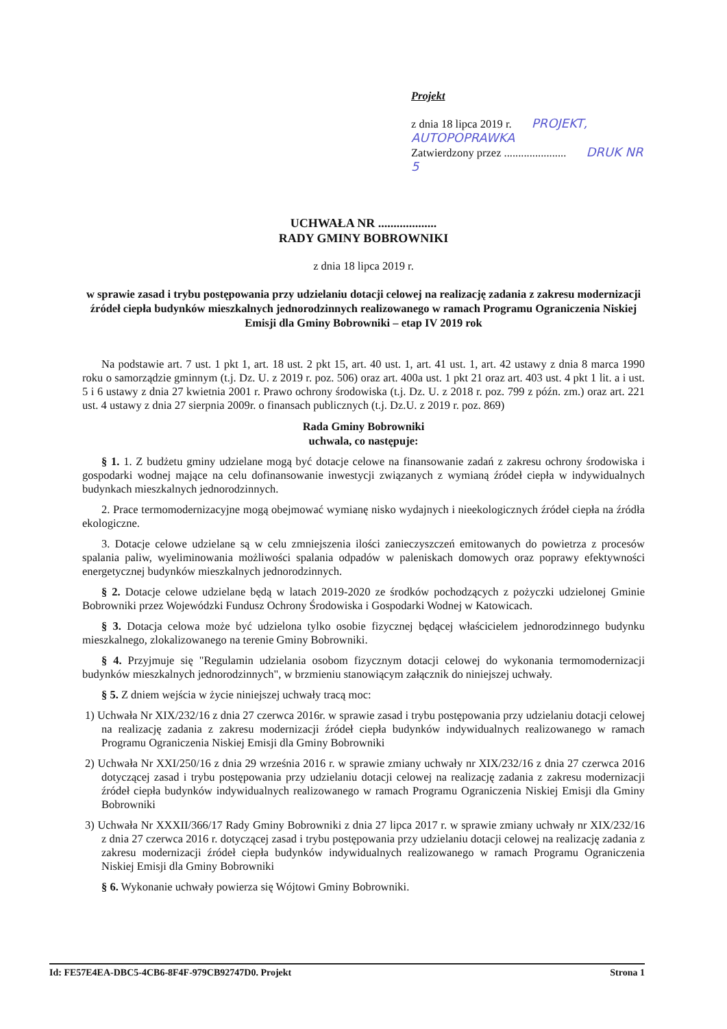Projekt
z dnia 18 lipca 2019 r. PROJEKT, AUTOPOPRAWKA
Zatwierdzony przez ...................... DRUK NR 5
UCHWAŁA NR ...................
RADY GMINY BOBROWNIKI
z dnia 18 lipca 2019 r.
w sprawie zasad i trybu postępowania przy udzielaniu dotacji celowej na realizację zadania z zakresu modernizacji źródeł ciepła budynków mieszkalnych jednorodzinnych realizowanego w ramach Programu Ograniczenia Niskiej Emisji dla Gminy Bobrowniki – etap IV 2019 rok
Na podstawie art. 7 ust. 1 pkt 1, art. 18 ust. 2 pkt 15, art. 40 ust. 1, art. 41 ust. 1, art. 42 ustawy z dnia 8 marca 1990 roku o samorządzie gminnym (t.j. Dz. U. z 2019 r. poz. 506) oraz art. 400a ust. 1 pkt 21 oraz art. 403 ust. 4 pkt 1 lit. a i ust. 5 i 6 ustawy z dnia 27 kwietnia 2001 r. Prawo ochrony środowiska (t.j. Dz. U. z 2018 r. poz. 799 z późn. zm.) oraz art. 221 ust. 4 ustawy z dnia 27 sierpnia 2009r. o finansach publicznych (t.j. Dz.U. z 2019 r. poz. 869)
Rada Gminy Bobrowniki
uchwala, co następuje:
§ 1. 1. Z budżetu gminy udzielane mogą być dotacje celowe na finansowanie zadań z zakresu ochrony środowiska i gospodarki wodnej mające na celu dofinansowanie inwestycji związanych z wymianą źródeł ciepła w indywidualnych budynkach mieszkalnych jednorodzinnych.
2. Prace termomodernizacyjne mogą obejmować wymianę nisko wydajnych i nieekologicznych źródeł ciepła na źródła ekologiczne.
3. Dotacje celowe udzielane są w celu zmniejszenia ilości zanieczyszczeń emitowanych do powietrza z procesów spalania paliw, wyeliminowania możliwości spalania odpadów w paleniskach domowych oraz poprawy efektywności energetycznej budynków mieszkalnych jednorodzinnych.
§ 2. Dotacje celowe udzielane będą w latach 2019-2020 ze środków pochodzących z pożyczki udzielonej Gminie Bobrowniki przez Wojewódzki Fundusz Ochrony Środowiska i Gospodarki Wodnej w Katowicach.
§ 3. Dotacja celowa może być udzielona tylko osobie fizycznej będącej właścicielem jednorodzinnego budynku mieszkalnego, zlokalizowanego na terenie Gminy Bobrowniki.
§ 4. Przyjmuje się "Regulamin udzielania osobom fizycznym dotacji celowej do wykonania termomodernizacji budynków mieszkalnych jednorodzinnych", w brzmieniu stanowiącym załącznik do niniejszej uchwały.
§ 5. Z dniem wejścia w życie niniejszej uchwały tracą moc:
1) Uchwała Nr XIX/232/16 z dnia 27 czerwca 2016r. w sprawie zasad i trybu postępowania przy udzielaniu dotacji celowej na realizację zadania z zakresu modernizacji źródeł ciepła budynków indywidualnych realizowanego w ramach Programu Ograniczenia Niskiej Emisji dla Gminy Bobrowniki
2) Uchwała Nr XXI/250/16 z dnia 29 września 2016 r. w sprawie zmiany uchwały nr XIX/232/16 z dnia 27 czerwca 2016 dotyczącej zasad i trybu postępowania przy udzielaniu dotacji celowej na realizację zadania z zakresu modernizacji źródeł ciepła budynków indywidualnych realizowanego w ramach Programu Ograniczenia Niskiej Emisji dla Gminy Bobrowniki
3) Uchwała Nr XXXII/366/17 Rady Gminy Bobrowniki z dnia 27 lipca 2017 r. w sprawie zmiany uchwały nr XIX/232/16 z dnia 27 czerwca 2016 r. dotyczącej zasad i trybu postępowania przy udzielaniu dotacji celowej na realizację zadania z zakresu modernizacji źródeł ciepła budynków indywidualnych realizowanego w ramach Programu Ograniczenia Niskiej Emisji dla Gminy Bobrowniki
§ 6. Wykonanie uchwały powierza się Wójtowi Gminy Bobrowniki.
Id: FE57E4EA-DBC5-4CB6-8F4F-979CB92747D0. Projekt Strona 1